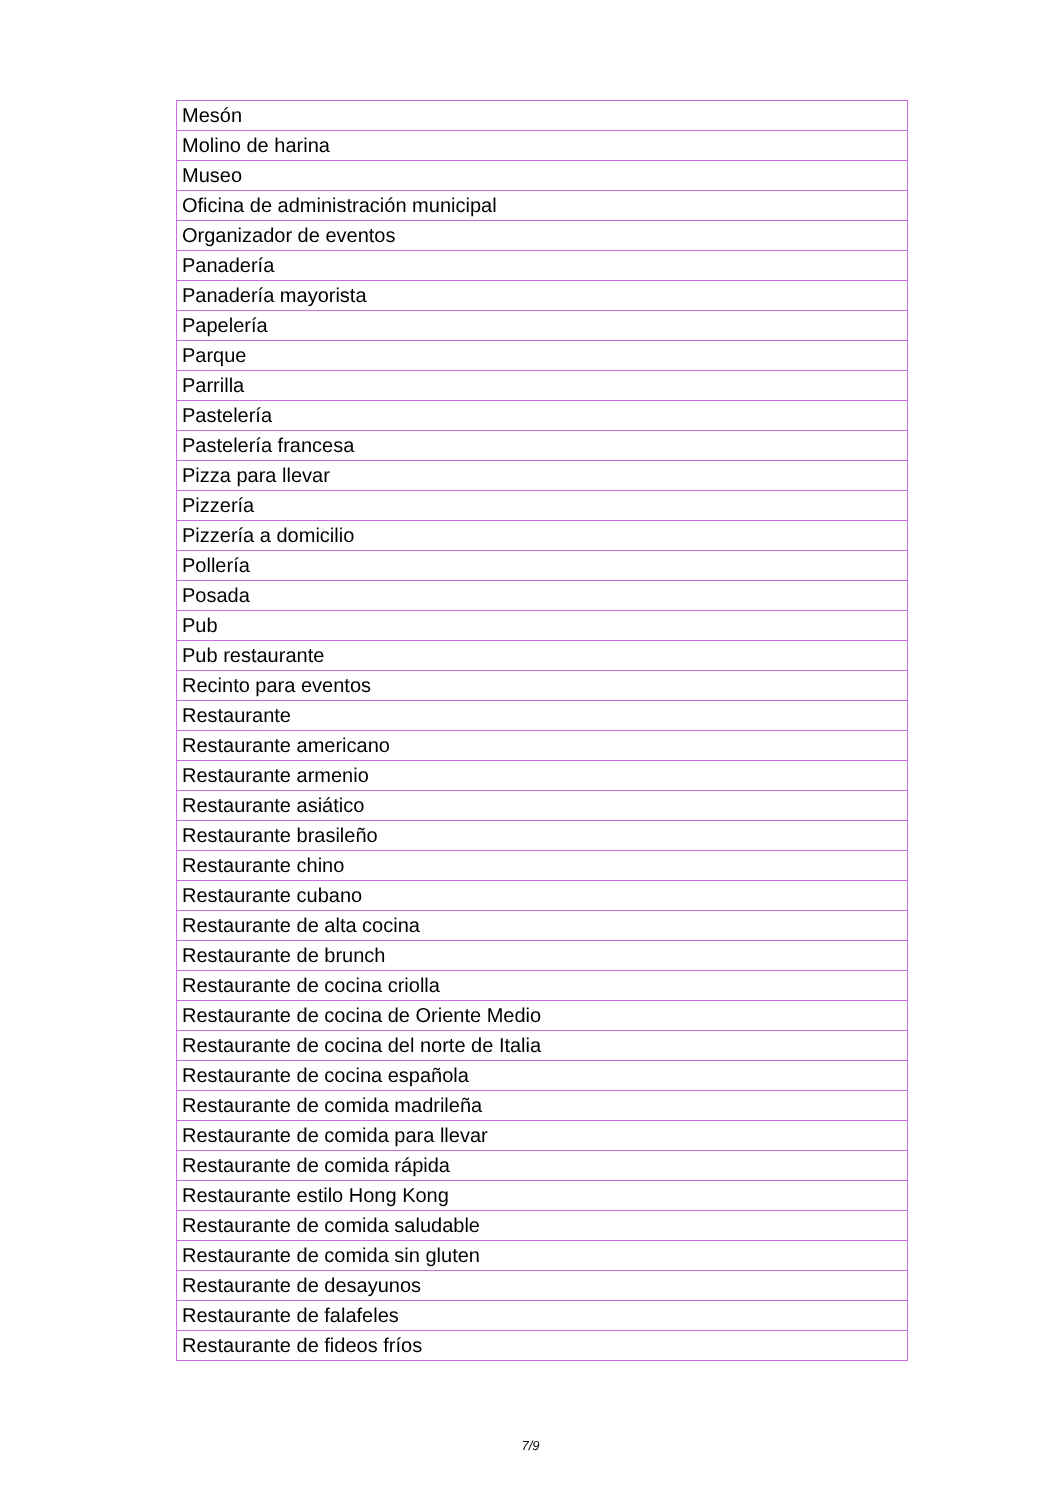| Mesón |
| Molino de harina |
| Museo |
| Oficina de administración municipal |
| Organizador de eventos |
| Panadería |
| Panadería mayorista |
| Papelería |
| Parque |
| Parrilla |
| Pastelería |
| Pastelería francesa |
| Pizza para llevar |
| Pizzería |
| Pizzería a domicilio |
| Pollería |
| Posada |
| Pub |
| Pub restaurante |
| Recinto para eventos |
| Restaurante |
| Restaurante americano |
| Restaurante armenio |
| Restaurante asiático |
| Restaurante brasileño |
| Restaurante chino |
| Restaurante cubano |
| Restaurante de alta cocina |
| Restaurante de brunch |
| Restaurante de cocina criolla |
| Restaurante de cocina de Oriente Medio |
| Restaurante de cocina del norte de Italia |
| Restaurante de cocina española |
| Restaurante de comida madrileña |
| Restaurante de comida para llevar |
| Restaurante de comida rápida |
| Restaurante estilo Hong Kong |
| Restaurante de comida saludable |
| Restaurante de comida sin gluten |
| Restaurante de desayunos |
| Restaurante de falafeles |
| Restaurante de fideos fríos |
7/9